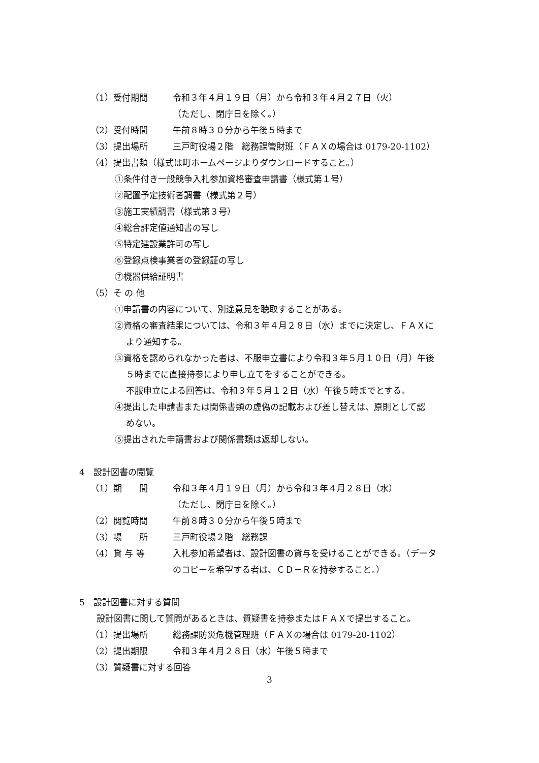（1）受付期間 令和３年４月１９日（月）から令和３年４月２７日（火）
（ただし、閉庁日を除く。）
（2）受付時間 午前８時３０分から午後５時まで
（3）提出場所 三戸町役場２階　総務課管財班（ＦＡＸの場合は 0179-20-1102）
（4）提出書類（様式は町ホームページよりダウンロードすること。）
①条件付き一般競争入札参加資格審査申請書（様式第１号）
②配置予定技術者調書（様式第２号）
③施工実績調書（様式第３号）
④総合評定値通知書の写し
⑤特定建設業許可の写し
⑥登録点検事業者の登録証の写し
⑦機器供給証明書
（5）そ の 他
①申請書の内容について、別途意見を聴取することがある。
②資格の審査結果については、令和３年４月２８日（水）までに決定し、ＦＡＸに
より通知する。
③資格を認められなかった者は、不服申立書により令和３年５月１０日（月）午後
５時までに直接持参により申し立てをすることができる。
不服申立による回答は、令和３年５月１２日（水）午後５時までとする。
④提出した申請書または関係書類の虚偽の記載および差し替えは、原則として認
めない。
⑤提出された申請書および関係書類は返却しない。
4　設計図書の閲覧
（1）期　　間 令和３年４月１９日（月）から令和３年４月２８日（水）
（ただし、閉庁日を除く。）
（2）閲覧時間 午前８時３０分から午後５時まで
（3）場　　所 三戸町役場２階　総務課
（4）貸 与 等 入札参加希望者は、設計図書の貸与を受けることができる。（データ
のコピーを希望する者は、ＣＤ－Ｒを持参すること。）
5　設計図書に対する質問
設計図書に関して質問があるときは、質疑書を持参またはＦＡＸで提出すること。
（1）提出場所 総務課防災危機管理班（ＦＡＸの場合は 0179-20-1102）
（2）提出期限 令和３年４月２８日（水）午後５時まで
（3）質疑書に対する回答
3